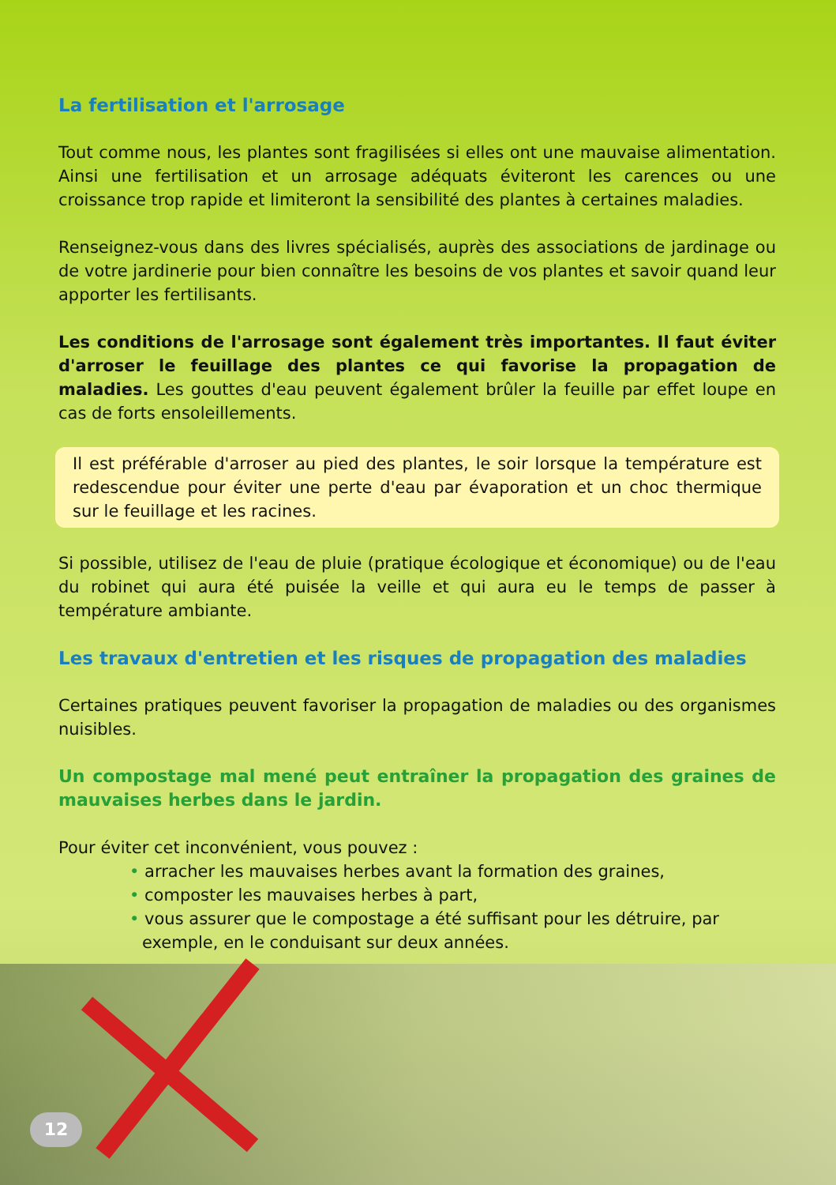La fertilisation et l'arrosage
Tout comme nous, les plantes sont fragilisées si elles ont une mauvaise alimentation. Ainsi une fertilisation et un arrosage adéquats éviteront les carences ou une croissance trop rapide et limiteront la sensibilité des plantes à certaines maladies.
Renseignez-vous dans des livres spécialisés, auprès des associations de jardinage ou de votre jardinerie pour bien connaître les besoins de vos plantes et savoir quand leur apporter les fertilisants.
Les conditions de l'arrosage sont également très importantes. Il faut éviter d'arroser le feuillage des plantes ce qui favorise la propagation de maladies. Les gouttes d'eau peuvent également brûler la feuille par effet loupe en cas de forts ensoleillements.
Il est préférable d'arroser au pied des plantes, le soir lorsque la température est redescendue pour éviter une perte d'eau par évaporation et un choc thermique sur le feuillage et les racines.
Si possible, utilisez de l'eau de pluie (pratique écologique et économique) ou de l'eau du robinet qui aura été puisée la veille et qui aura eu le temps de passer à température ambiante.
Les travaux d'entretien et les risques de propagation des maladies
Certaines pratiques peuvent favoriser la propagation de maladies ou des organismes nuisibles.
Un compostage mal mené peut entraîner la propagation des graines de mauvaises herbes dans le jardin.
Pour éviter cet inconvénient, vous pouvez :
• arracher les mauvaises herbes avant la formation des graines,
• composter les mauvaises herbes à part,
• vous assurer que le compostage a été suffisant pour les détruire, par exemple, en le conduisant sur deux années.
12